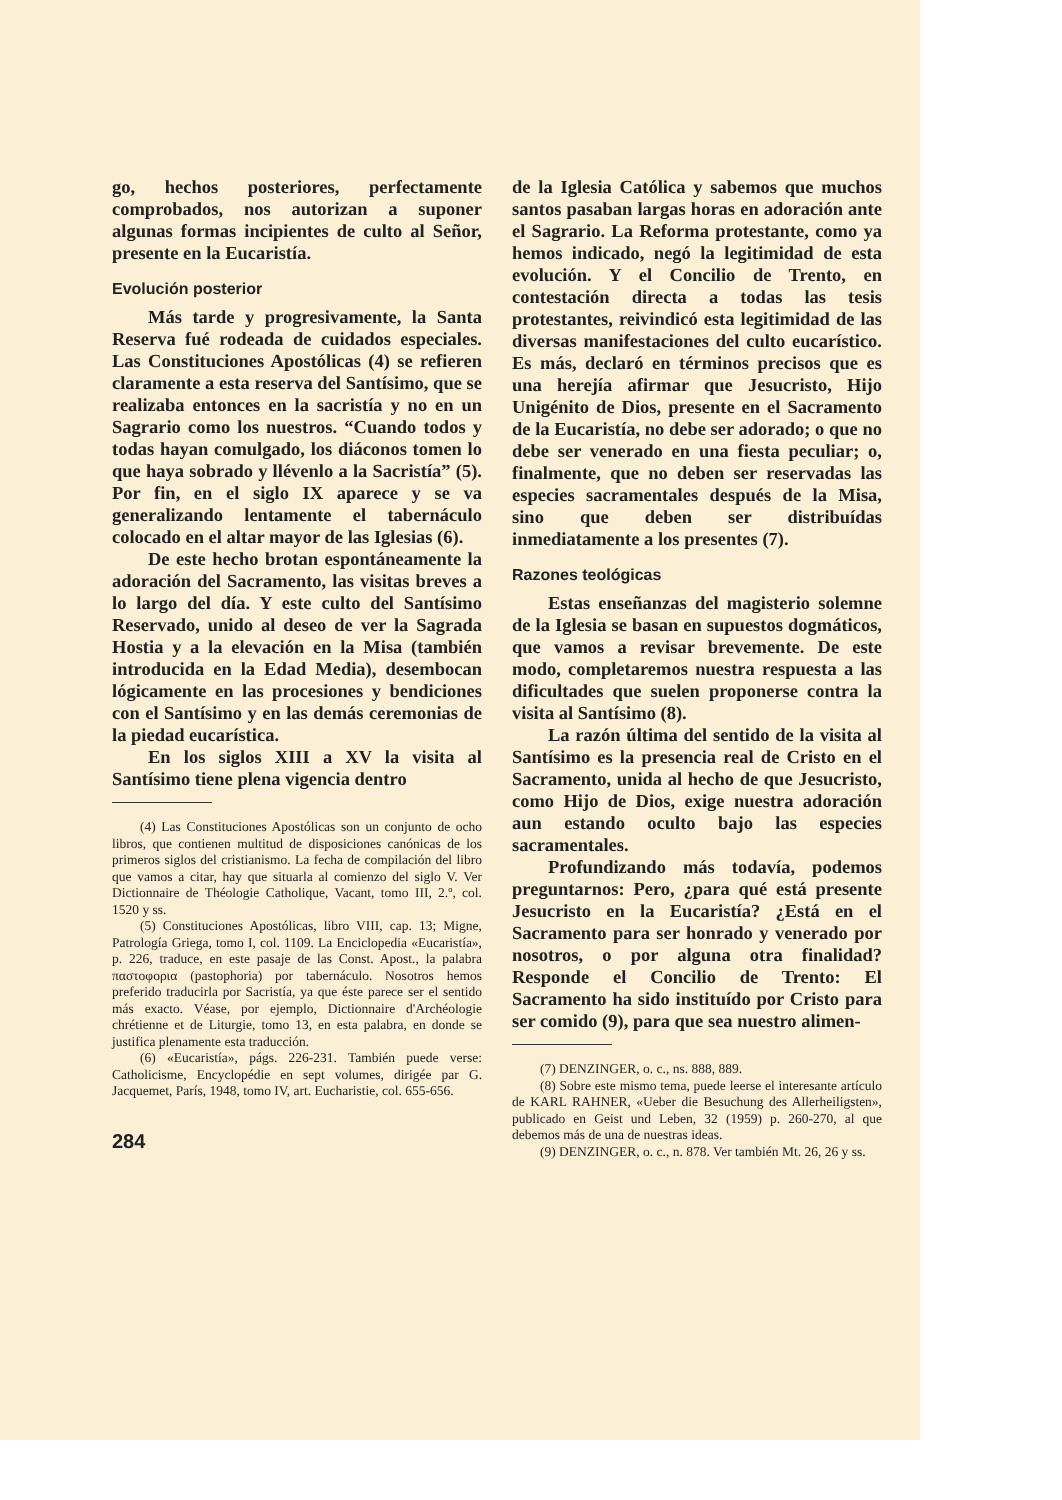go, hechos posteriores, perfectamente comprobados, nos autorizan a suponer algunas formas incipientes de culto al Señor, presente en la Eucaristía.
Evolución posterior
Más tarde y progresivamente, la Santa Reserva fué rodeada de cuidados especiales. Las Constituciones Apostólicas (4) se refieren claramente a esta reserva del Santísimo, que se realizaba entonces en la sacristía y no en un Sagrario como los nuestros. “Cuando todos y todas hayan comulgado, los diáconos tomen lo que haya sobrado y llévenlo a la Sacristía” (5). Por fin, en el siglo IX aparece y se va generalizando lentamente el tabernáculo colocado en el altar mayor de las Iglesias (6).
De este hecho brotan espontáneamente la adoración del Sacramento, las visitas breves a lo largo del día. Y este culto del Santísimo Reservado, unido al deseo de ver la Sagrada Hostia y a la elevación en la Misa (también introducida en la Edad Media), desembocan lógicamente en las procesiones y bendiciones con el Santísimo y en las demás ceremonias de la piedad eucarística.
En los siglos XIII a XV la visita al Santísimo tiene plena vigencia dentro
(4) Las Constituciones Apostólicas son un conjunto de ocho libros, que contienen multitud de disposiciones canónicas de los primeros siglos del cristianismo. La fecha de compilación del libro que vamos a citar, hay que situarla al comienzo del siglo V. Ver Dictionnaire de Théologie Catholique, Vacant, tomo III, 2.º, col. 1520 y ss.
(5) Constituciones Apostólicas, libro VIII, cap. 13; Migne, Patrología Griega, tomo I, col. 1109. La Enciclopedia «Eucaristía», p. 226, traduce, en este pasaje de las Const. Apost., la palabra παστοφορια (pastophoria) por tabernáculo. Nosotros hemos preferido traducirla por Sacristía, ya que éste parece ser el sentido más exacto. Véase, por ejemplo, Dictionnaire d'Archéologie chrétienne et de Liturgie, tomo 13, en esta palabra, en donde se justifica plenamente esta traducción.
(6) «Eucaristía», págs. 226-231. También puede verse: Catholicisme, Encyclopédie en sept volumes, dirigée par G. Jacquemet, París, 1948, tomo IV, art. Eucharistie, col. 655-656.
284
de la Iglesia Católica y sabemos que muchos santos pasaban largas horas en adoración ante el Sagrario. La Reforma protestante, como ya hemos indicado, negó la legitimidad de esta evolución. Y el Concilio de Trento, en contestación directa a todas las tesis protestantes, reivindicó esta legitimidad de las diversas manifestaciones del culto eucarístico. Es más, declaró en términos precisos que es una herejía afirmar que Jesucristo, Hijo Unigénito de Dios, presente en el Sacramento de la Eucaristía, no debe ser adorado; o que no debe ser venerado en una fiesta peculiar; o, finalmente, que no deben ser reservadas las especies sacramentales después de la Misa, sino que deben ser distribuídas inmediatamente a los presentes (7).
Razones teológicas
Estas enseñanzas del magisterio solemne de la Iglesia se basan en supuestos dogmáticos, que vamos a revisar brevemente. De este modo, completaremos nuestra respuesta a las dificultades que suelen proponerse contra la visita al Santísimo (8).
La razón última del sentido de la visita al Santísimo es la presencia real de Cristo en el Sacramento, unida al hecho de que Jesucristo, como Hijo de Dios, exige nuestra adoración aun estando oculto bajo las especies sacramentales.
Profundizando más todavía, podemos preguntarnos: Pero, ¿para qué está presente Jesucristo en la Eucaristía? ¿Está en el Sacramento para ser honrado y venerado por nosotros, o por alguna otra finalidad? Responde el Concilio de Trento: El Sacramento ha sido instituído por Cristo para ser comido (9), para que sea nuestro alimen-
(7) DENZINGER, o. c., ns. 888, 889.
(8) Sobre este mismo tema, puede leerse el interesante artículo de KARL RAHNER, «Ueber die Besuchung des Allerheiligsten», publicado en Geist und Leben, 32 (1959) p. 260-270, al que debemos más de una de nuestras ideas.
(9) DENZINGER, o. c., n. 878. Ver también Mt. 26, 26 y ss.